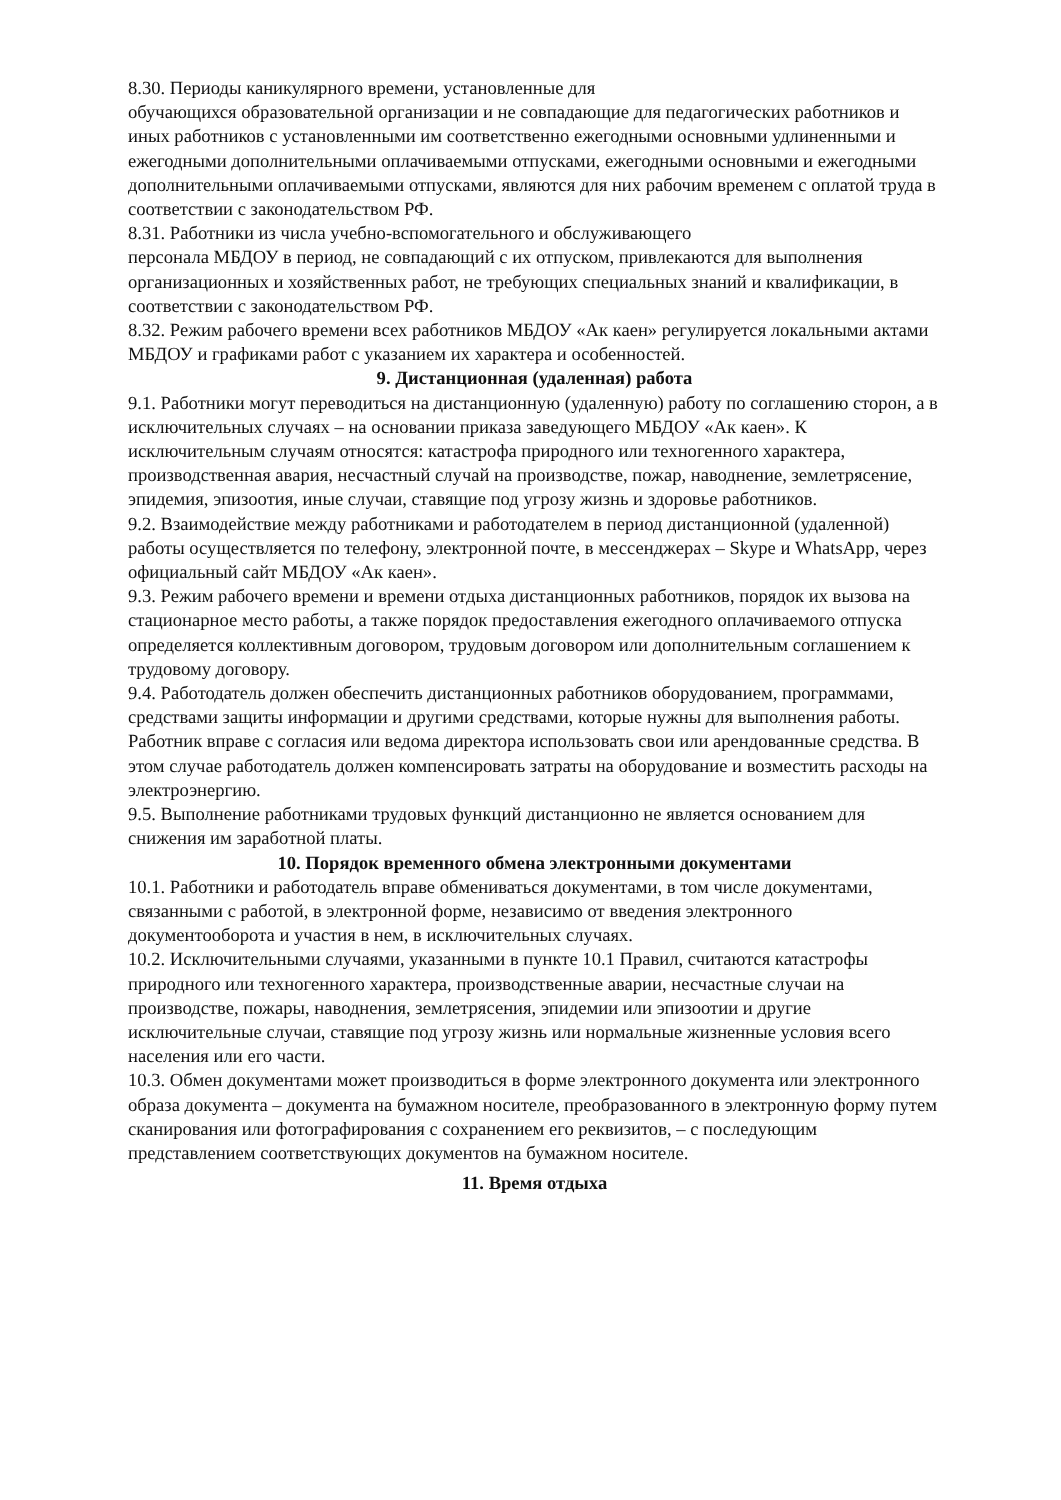8.30. Периоды каникулярного времени, установленные для
обучающихся образовательной организации и не совпадающие для педагогических работников и иных работников с установленными им соответственно ежегодными основными удлиненными и ежегодными дополнительными оплачиваемыми отпусками, ежегодными основными и ежегодными дополнительными оплачиваемыми отпусками, являются для них рабочим временем с оплатой труда в соответствии с законодательством РФ.
8.31. Работники из числа учебно-вспомогательного и обслуживающего
персонала МБДОУ в период, не совпадающий с их отпуском, привлекаются для выполнения организационных и хозяйственных работ, не требующих специальных знаний и квалификации, в соответствии с законодательством РФ.
8.32. Режим рабочего времени всех работников МБДОУ «Ак каен» регулируется локальными актами МБДОУ и графиками работ с указанием их характера и особенностей.
9. Дистанционная (удаленная) работа
9.1. Работники могут переводиться на дистанционную (удаленную) работу по соглашению сторон, а в исключительных случаях – на основании приказа заведующего МБДОУ «Ак каен». К исключительным случаям относятся: катастрофа природного или техногенного характера, производственная авария, несчастный случай на производстве, пожар, наводнение, землетрясение, эпидемия, эпизоотия, иные случаи, ставящие под угрозу жизнь и здоровье работников.
9.2. Взаимодействие между работниками и работодателем в период дистанционной (удаленной) работы осуществляется по телефону, электронной почте, в мессенджерах – Skype и WhatsApp, через официальный сайт МБДОУ «Ак каен».
9.3. Режим рабочего времени и времени отдыха дистанционных работников, порядок их вызова на стационарное место работы, а также порядок предоставления ежегодного оплачиваемого отпуска определяется коллективным договором, трудовым договором или дополнительным соглашением к трудовому договору.
9.4. Работодатель должен обеспечить дистанционных работников оборудованием, программами, средствами защиты информации и другими средствами, которые нужны для выполнения работы.
Работник вправе с согласия или ведома директора использовать свои или арендованные средства. В этом случае работодатель должен компенсировать затраты на оборудование и возместить расходы на электроэнергию.
9.5. Выполнение работниками трудовых функций дистанционно не является основанием для снижения им заработной платы.
10. Порядок временного обмена электронными документами
10.1. Работники и работодатель вправе обмениваться документами, в том числе документами, связанными с работой, в электронной форме, независимо от введения электронного документооборота и участия в нем, в исключительных случаях.
10.2. Исключительными случаями, указанными в пункте 10.1 Правил, считаются катастрофы природного или техногенного характера, производственные аварии, несчастные случаи на производстве, пожары, наводнения, землетрясения, эпидемии или эпизоотии и другие исключительные случаи, ставящие под угрозу жизнь или нормальные жизненные условия всего населения или его части.
10.3. Обмен документами может производиться в форме электронного документа или электронного образа документа – документа на бумажном носителе, преобразованного в электронную форму путем сканирования или фотографирования с сохранением его реквизитов, – с последующим представлением соответствующих документов на бумажном носителе.
11. Время отдыха